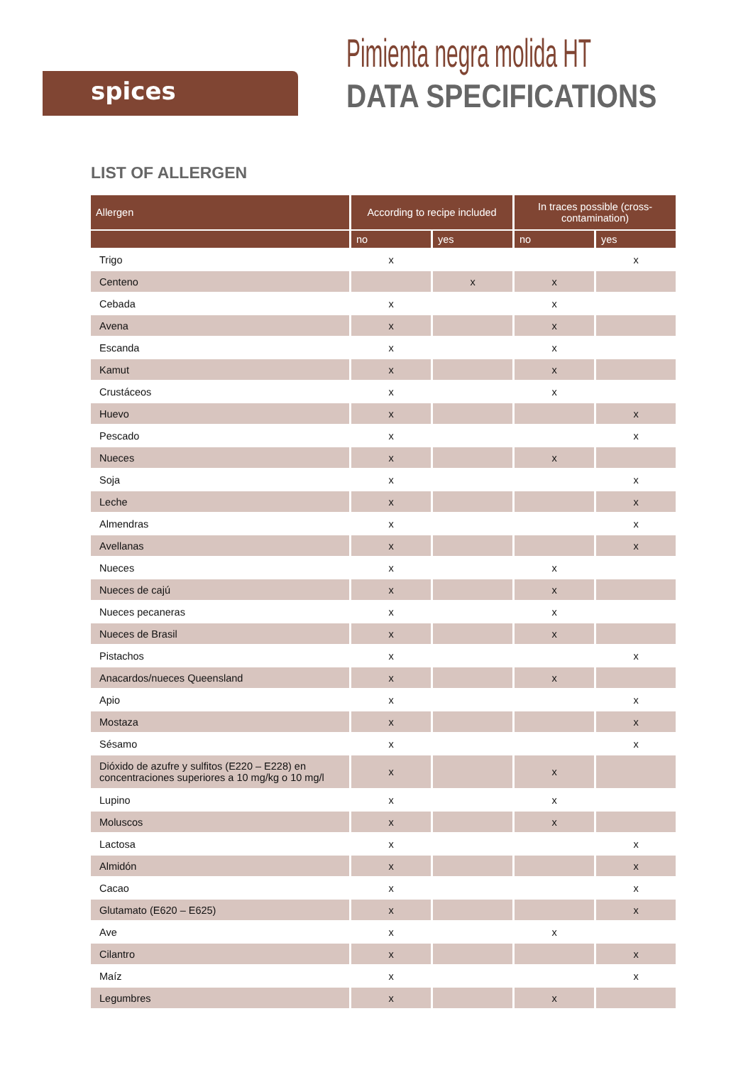spices
Pimienta negra molida HT
DATA SPECIFICATIONS
LIST OF ALLERGEN
| Allergen | According to recipe included | | In traces possible (cross-contamination) | |
| --- | --- | --- | --- | --- |
| | no | yes | no | yes |
| Trigo | x | | | x |
| Centeno | | x | x | |
| Cebada | x | | x | |
| Avena | x | | x | |
| Escanda | x | | x | |
| Kamut | x | | x | |
| Crustáceos | x | | x | |
| Huevo | x | | | x |
| Pescado | x | | | x |
| Nueces | x | | x | |
| Soja | x | | | x |
| Leche | x | | | x |
| Almendras | x | | | x |
| Avellanas | x | | | x |
| Nueces | x | | x | |
| Nueces de cajú | x | | x | |
| Nueces pecaneras | x | | x | |
| Nueces de Brasil | x | | x | |
| Pistachos | x | | | x |
| Anacardos/nueces Queensland | x | | x | |
| Apio | x | | | x |
| Mostaza | x | | | x |
| Sésamo | x | | | x |
| Dióxido de azufre y sulfitos (E220 – E228) en concentraciones superiores a 10 mg/kg o 10 mg/l | x | | x | |
| Lupino | x | | x | |
| Moluscos | x | | x | |
| Lactosa | x | | | x |
| Almidón | x | | | x |
| Cacao | x | | | x |
| Glutamato (E620 – E625) | x | | | x |
| Ave | x | | x | |
| Cilantro | x | | | x |
| Maíz | x | | | x |
| Legumbres | x | | x | |